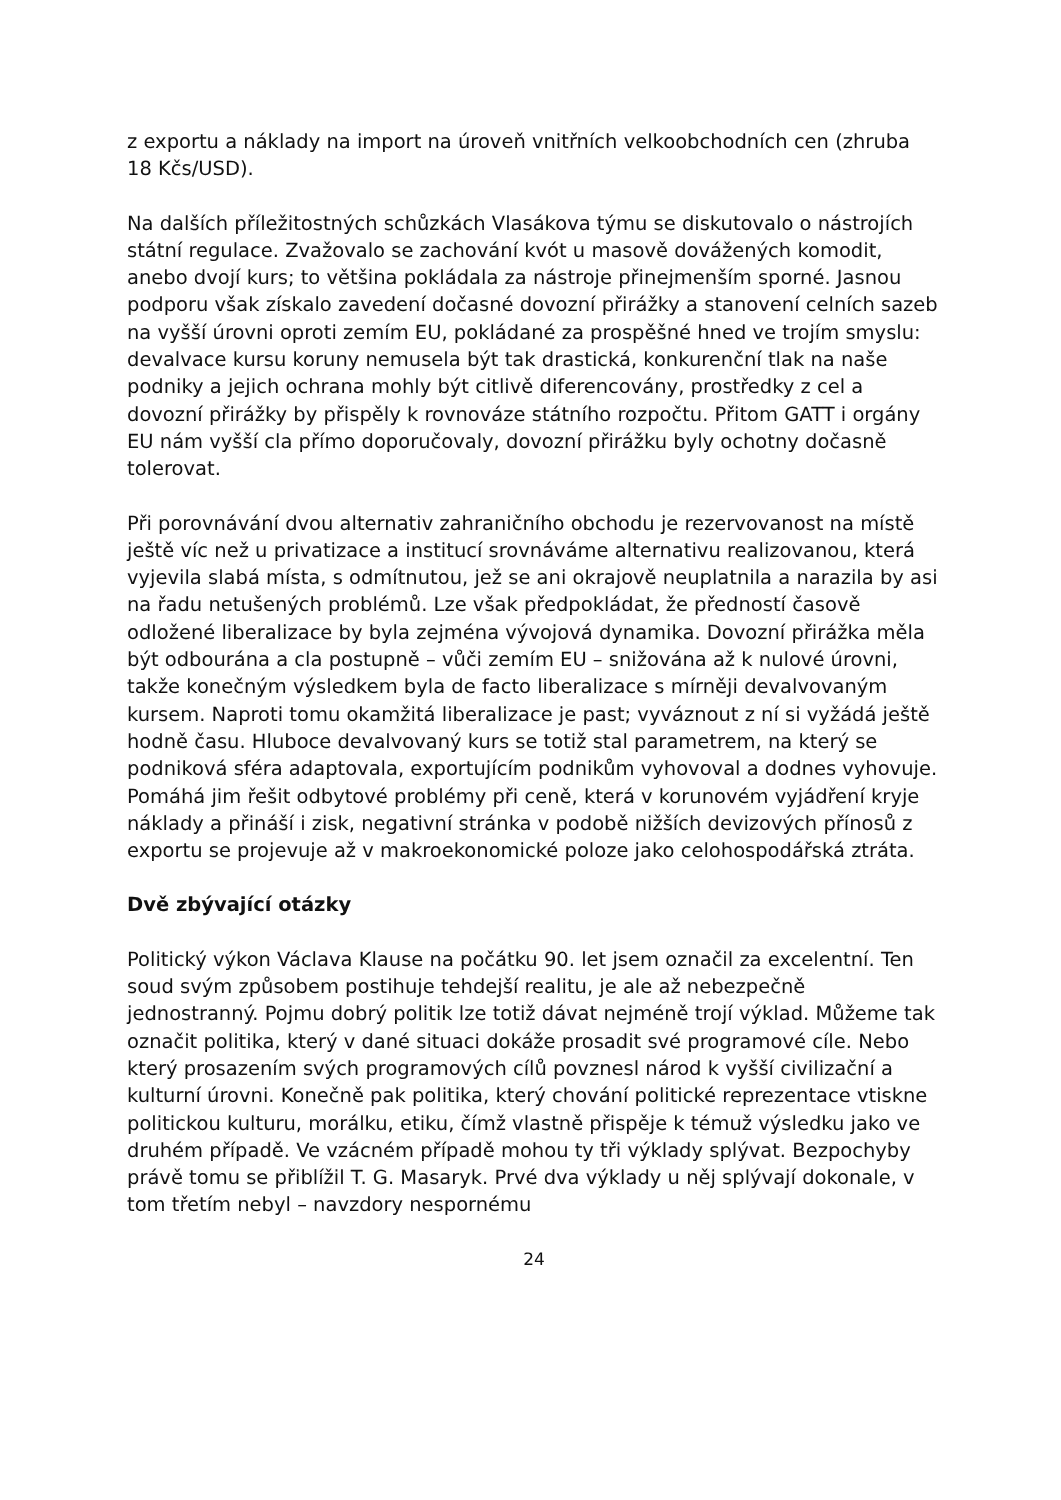z exportu a náklady na import na úroveň vnitřních velkoobchodních cen (zhruba 18 Kčs/USD).
Na dalších příležitostných schůzkách Vlasákova týmu se diskutovalo o nástrojích státní regulace. Zvažovalo se zachování kvót u masově dovážených komodit, anebo dvojí kurs; to většina pokládala za nástroje přinejmenším sporné. Jasnou podporu však získalo zavedení dočasné dovozní přirážky a stanovení celních sazeb na vyšší úrovni oproti zemím EU, pokládané za prospěšné hned ve trojím smyslu: devalvace kursu koruny nemusela být tak drastická, konkurenční tlak na naše podniky a jejich ochrana mohly být citlivě diferencovány, prostředky z cel a dovozní přirážky by přispěly k rovnováze státního rozpočtu. Přitom GATT i orgány EU nám vyšší cla přímo doporučovaly, dovozní přirážku byly ochotny dočasně tolerovat.
Při porovnávání dvou alternativ zahraničního obchodu je rezervovanost na místě ještě víc než u privatizace a institucí srovnáváme alternativu realizovanou, která vyjevila slabá místa, s odmítnutou, jež se ani okrajově neuplatnila a narazila by asi na řadu netušených problémů. Lze však předpokládat, že předností časově odložené liberalizace by byla zejména vývojová dynamika. Dovozní přirážka měla být odbourána a cla postupně – vůči zemím EU – snižována až k nulové úrovni, takže konečným výsledkem byla de facto liberalizace s mírněji devalvovaným kursem. Naproti tomu okamžitá liberalizace je past; vyváznout z ní si vyžádá ještě hodně času. Hluboce devalvovaný kurs se totiž stal parametrem, na který se podniková sféra adaptovala, exportujícím podnikům vyhovoval a dodnes vyhovuje. Pomáhá jim řešit odbytové problémy při ceně, která v korunovém vyjádření kryje náklady a přináší i zisk, negativní stránka v podobě nižších devizových přínosů z exportu se projevuje až v makroekonomické poloze jako celohospodářská ztráta.
Dvě zbývající otázky
Politický výkon Václava Klause na počátku 90. let jsem označil za excelentní. Ten soud svým způsobem postihuje tehdejší realitu, je ale až nebezpečně jednostranný. Pojmu dobrý politik lze totiž dávat nejméně trojí výklad. Můžeme tak označit politika, který v dané situaci dokáže prosadit své programové cíle. Nebo který prosazením svých programových cílů povznesl národ k vyšší civilizační a kulturní úrovni. Konečně pak politika, který chování politické reprezentace vtiskne politickou kulturu, morálku, etiku, čímž vlastně přispěje k témuž výsledku jako ve druhém případě. Ve vzácném případě mohou ty tři výklady splývat. Bezpochyby právě tomu se přiblížil T. G. Masaryk. Prvé dva výklady u něj splývají dokonale, v tom třetím nebyl – navzdory nespornému
24